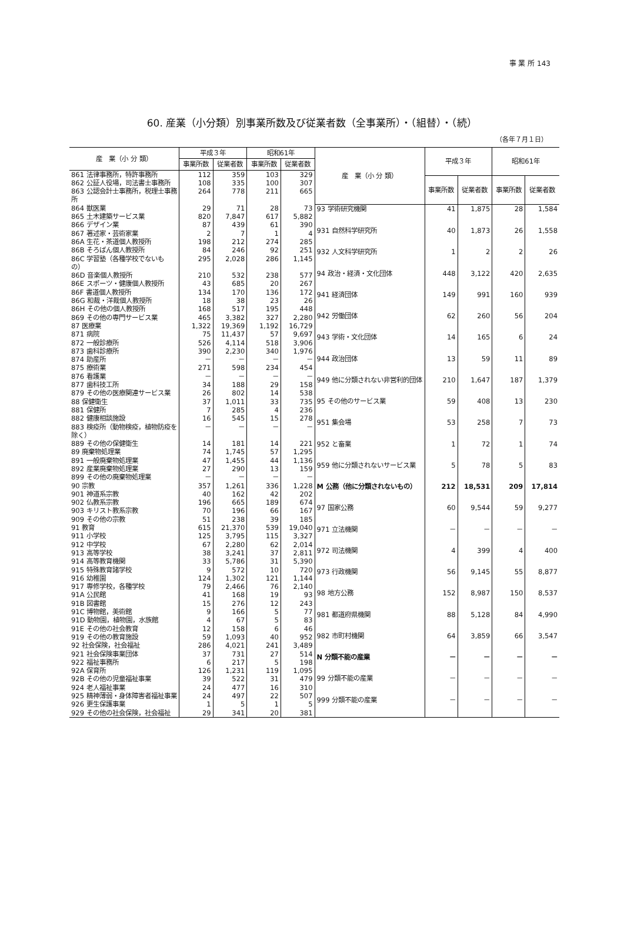事 業 所 143
60. 産業（小分類）別事業所数及び従業者数（全事業所）・（組替）・（続）
（各年７月１日）
| 産 業（小 分 類） | 平成３年 | | 昭和61年 | |
| --- | --- | --- | --- | --- |
| | 事業所数 | 従業者数 | 事業所数 | 従業者数 |
| 861 法律事務所，特許事務所 | 112 | 359 | 103 | 329 |
| 862 公証人役場，司法書士事務所 | 108 | 335 | 100 | 307 |
| 863 公認会計士事務所，税理士事務所 | 264 | 778 | 211 | 665 |
| 864 獣医業 | 29 | 71 | 28 | 73 |
| 865 土木建築サービス業 | 820 | 7,847 | 617 | 5,882 |
| 866 デザイン業 | 87 | 439 | 61 | 390 |
| 867 著述家・芸術家業 | 2 | 7 | 1 | 4 |
| 86A 生花・茶道個人教授所 | 198 | 212 | 274 | 285 |
| 86B そろばん個人教授所 | 84 | 246 | 92 | 251 |
| 86C 学習塾（各種学校でないもの） | 295 | 2,028 | 286 | 1,145 |
| 86D 音楽個人教授所 | 210 | 532 | 238 | 577 |
| 86E スポーツ・健康個人教授所 | 43 | 685 | 20 | 267 |
| 86F 書道個人教授所 | 134 | 170 | 136 | 172 |
| 86G 和裁・洋裁個人教授所 | 18 | 38 | 23 | 26 |
| 86H その他の個人教授所 | 168 | 517 | 195 | 448 |
| 869 その他の専門サービス業 | 465 | 3,382 | 327 | 2,280 |
| 87 医療業 | 1,322 | 19,369 | 1,192 | 16,729 |
| 871 病院 | 75 | 11,437 | 57 | 9,697 |
| 872 一般診療所 | 526 | 4,114 | 518 | 3,906 |
| 873 歯科診療所 | 390 | 2,230 | 340 | 1,976 |
| 874 助産所 | － | － | － | － |
| 875 療術業 | 271 | 598 | 234 | 454 |
| 876 看護業 | － | － | － | － |
| 877 歯科技工所 | 34 | 188 | 29 | 158 |
| 879 その他の医療関連サービス業 | 26 | 802 | 14 | 538 |
| 88 保健衛生 | 37 | 1,011 | 33 | 735 |
| 881 保健所 | 7 | 285 | 4 | 236 |
| 882 健康相談施設 | 16 | 545 | 15 | 278 |
| 883 検疫所（動物検疫，植物防疫を除く） | － | － | － | － |
| 889 その他の保健衛生 | 14 | 181 | 14 | 221 |
| 89 廃棄物処理業 | 74 | 1,745 | 57 | 1,295 |
| 891 一般廃棄物処理業 | 47 | 1,455 | 44 | 1,136 |
| 892 産業廃棄物処理業 | 27 | 290 | 13 | 159 |
| 899 その他の廃棄物処理業 | － | － | － | － |
| 90 宗教 | 357 | 1,261 | 336 | 1,228 |
| 901 神道系宗教 | 40 | 162 | 42 | 202 |
| 902 仏教系宗教 | 196 | 665 | 189 | 674 |
| 903 キリスト教系宗教 | 70 | 196 | 66 | 167 |
| 909 その他の宗教 | 51 | 238 | 39 | 185 |
| 91 教育 | 615 | 21,370 | 539 | 19,040 |
| 911 小学校 | 125 | 3,795 | 115 | 3,327 |
| 912 中学校 | 67 | 2,280 | 62 | 2,014 |
| 913 高等学校 | 38 | 3,241 | 37 | 2,811 |
| 914 高等教育機関 | 33 | 5,786 | 31 | 5,390 |
| 915 特殊教育諸学校 | 9 | 572 | 10 | 720 |
| 916 幼稚園 | 124 | 1,302 | 121 | 1,144 |
| 917 専修学校，各種学校 | 79 | 2,466 | 76 | 2,140 |
| 91A 公民館 | 41 | 168 | 19 | 93 |
| 91B 図書館 | 15 | 276 | 12 | 243 |
| 91C 博物館，美術館 | 9 | 166 | 5 | 77 |
| 91D 動物園，植物園，水族館 | 4 | 67 | 5 | 83 |
| 91E その他の社会教育 | 12 | 158 | 6 | 46 |
| 919 その他の教育施設 | 59 | 1,093 | 40 | 952 |
| 92 社会保険，社会福祉 | 286 | 4,021 | 241 | 3,489 |
| 921 社会保険事業団体 | 37 | 731 | 27 | 514 |
| 922 福祉事務所 | 6 | 217 | 5 | 198 |
| 92A 保育所 | 126 | 1,231 | 119 | 1,095 |
| 92B その他の児童福祉事業 | 39 | 522 | 31 | 479 |
| 924 老人福祉事業 | 24 | 477 | 16 | 310 |
| 925 精神薄弱・身体障害者福祉事業 | 24 | 497 | 22 | 507 |
| 926 更生保護事業 | 1 | 5 | 1 | 5 |
| 929 その他の社会保険，社会福祉 | 29 | 341 | 20 | 381 |
| 産 業（小 分 類） | 平成３年 | | 昭和61年 | |
| --- | --- | --- | --- | --- |
| | 事業所数 | 従業者数 | 事業所数 | 従業者数 |
| 93 学術研究機関 | 41 | 1,875 | 28 | 1,584 |
| 931 自然科学研究所 | 40 | 1,873 | 26 | 1,558 |
| 932 人文科学研究所 | 1 | 2 | 2 | 26 |
| 94 政治・経済・文化団体 | 448 | 3,122 | 420 | 2,635 |
| 941 経済団体 | 149 | 991 | 160 | 939 |
| 942 労働団体 | 62 | 260 | 56 | 204 |
| 943 学術・文化団体 | 14 | 165 | 6 | 24 |
| 944 政治団体 | 13 | 59 | 11 | 89 |
| 949 他に分類されない非営利的団体 | 210 | 1,647 | 187 | 1,379 |
| 95 その他のサービス業 | 59 | 408 | 13 | 230 |
| 951 集会場 | 53 | 258 | 7 | 73 |
| 952 と畜業 | 1 | 72 | 1 | 74 |
| 959 他に分類されないサービス業 | 5 | 78 | 5 | 83 |
| M 公務（他に分類されないもの） | 212 | 18,531 | 209 | 17,814 |
| 97 国家公務 | 60 | 9,544 | 59 | 9,277 |
| 971 立法機関 | － | － | － | － |
| 972 司法機関 | 4 | 399 | 4 | 400 |
| 973 行政機関 | 56 | 9,145 | 55 | 8,877 |
| 98 地方公務 | 152 | 8,987 | 150 | 8,537 |
| 981 都道府県機関 | 88 | 5,128 | 84 | 4,990 |
| 982 市町村機関 | 64 | 3,859 | 66 | 3,547 |
| N 分類不能の産業 | － | － | － | － |
| 99 分類不能の産業 | － | － | － | － |
| 999 分類不能の産業 | － | － | － | － |